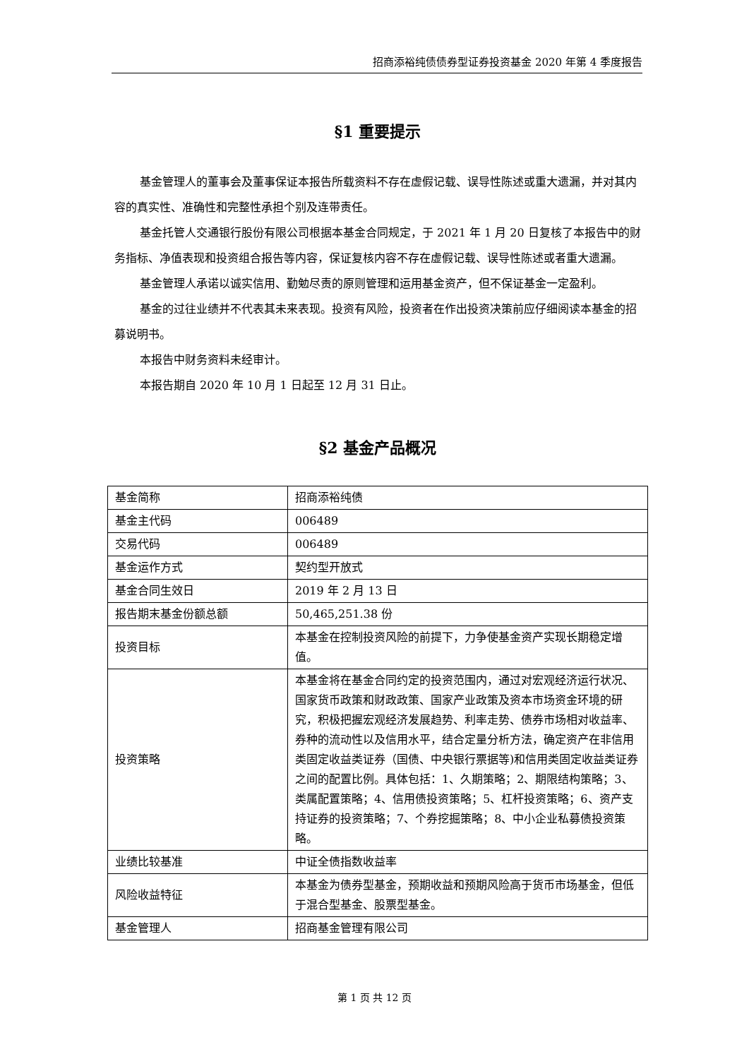招商添裕纯债债券型证券投资基金 2020 年第 4 季度报告
§1 重要提示
基金管理人的董事会及董事保证本报告所载资料不存在虚假记载、误导性陈述或重大遗漏，并对其内容的真实性、准确性和完整性承担个别及连带责任。
基金托管人交通银行股份有限公司根据本基金合同规定，于 2021 年 1 月 20 日复核了本报告中的财务指标、净值表现和投资组合报告等内容，保证复核内容不存在虚假记载、误导性陈述或者重大遗漏。
基金管理人承诺以诚实信用、勤勉尽责的原则管理和运用基金资产，但不保证基金一定盈利。
基金的过往业绩并不代表其未来表现。投资有风险，投资者在作出投资决策前应仔细阅读本基金的招募说明书。
本报告中财务资料未经审计。
本报告期自 2020 年 10 月 1 日起至 12 月 31 日止。
§2 基金产品概况
| 基金简称 | 招商添裕纯债 |
| 基金主代码 | 006489 |
| 交易代码 | 006489 |
| 基金运作方式 | 契约型开放式 |
| 基金合同生效日 | 2019 年 2 月 13 日 |
| 报告期末基金份额总额 | 50,465,251.38 份 |
| 投资目标 | 本基金在控制投资风险的前提下，力争使基金资产实现长期稳定增值。 |
| 投资策略 | 本基金将在基金合同约定的投资范围内，通过对宏观经济运行状况、国家货币政策和财政政策、国家产业政策及资本市场资金环境的研究，积极把握宏观经济发展趋势、利率走势、债券市场相对收益率、券种的流动性以及信用水平，结合定量分析方法，确定资产在非信用类固定收益类证券（国债、中央银行票据等)和信用类固定收益类证券之间的配置比例。具体包括：1、久期策略；2、期限结构策略；3、类属配置策略；4、信用债投资策略；5、杠杆投资策略；6、资产支持证券的投资策略；7、个券挖掘策略；8、中小企业私募债投资策略。 |
| 业绩比较基准 | 中证全债指数收益率 |
| 风险收益特征 | 本基金为债券型基金，预期收益和预期风险高于货币市场基金，但低于混合型基金、股票型基金。 |
| 基金管理人 | 招商基金管理有限公司 |
第 1 页 共 12 页